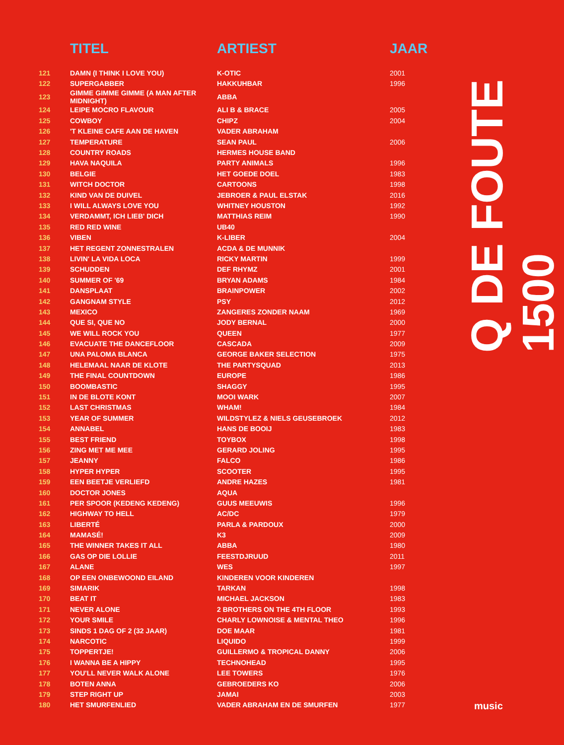| | TITEL | ARTIEST | JAAR |
| --- | --- | --- | --- |
| 121 | DAMN (I THINK I LOVE YOU) | K-OTIC | 2001 |
| 122 | SUPERGABBER | HAKKUHBAR | 1996 |
| 123 | GIMME GIMME GIMME (A MAN AFTER MIDNIGHT) | ABBA | |
| 124 | LEIPE MOCRO FLAVOUR | ALI B & BRACE | 2005 |
| 125 | COWBOY | CHIPZ | 2004 |
| 126 | 'T KLEINE CAFE AAN DE HAVEN | VADER ABRAHAM | |
| 127 | TEMPERATURE | SEAN PAUL | 2006 |
| 128 | COUNTRY ROADS | HERMES HOUSE BAND | |
| 129 | HAVA NAQUILA | PARTY ANIMALS | 1996 |
| 130 | BELGIE | HET GOEDE DOEL | 1983 |
| 131 | WITCH DOCTOR | CARTOONS | 1998 |
| 132 | KIND VAN DE DUIVEL | JEBROER & PAUL ELSTAK | 2016 |
| 133 | I WILL ALWAYS LOVE YOU | WHITNEY HOUSTON | 1992 |
| 134 | VERDAMMT, ICH LIEB' DICH | MATTHIAS REIM | 1990 |
| 135 | RED RED WINE | UB40 | |
| 136 | VIBEN | K-LIBER | 2004 |
| 137 | HET REGENT ZONNESTRALEN | ACDA & DE MUNNIK | |
| 138 | LIVIN' LA VIDA LOCA | RICKY MARTIN | 1999 |
| 139 | SCHUDDEN | DEF RHYMZ | 2001 |
| 140 | SUMMER OF '69 | BRYAN ADAMS | 1984 |
| 141 | DANSPLAAT | BRAINPOWER | 2002 |
| 142 | GANGNAM STYLE | PSY | 2012 |
| 143 | MEXICO | ZANGERES ZONDER NAAM | 1969 |
| 144 | QUE SI, QUE NO | JODY BERNAL | 2000 |
| 145 | WE WILL ROCK YOU | QUEEN | 1977 |
| 146 | EVACUATE THE DANCEFLOOR | CASCADA | 2009 |
| 147 | UNA PALOMA BLANCA | GEORGE BAKER SELECTION | 1975 |
| 148 | HELEMAAL NAAR DE KLOTE | THE PARTYSQUAD | 2013 |
| 149 | THE FINAL COUNTDOWN | EUROPE | 1986 |
| 150 | BOOMBASTIC | SHAGGY | 1995 |
| 151 | IN DE BLOTE KONT | MOOI WARK | 2007 |
| 152 | LAST CHRISTMAS | WHAM! | 1984 |
| 153 | YEAR OF SUMMER | WILDSTYLEZ & NIELS GEUSEBROEK | 2012 |
| 154 | ANNABEL | HANS DE BOOIJ | 1983 |
| 155 | BEST FRIEND | TOYBOX | 1998 |
| 156 | ZING MET ME MEE | GERARD JOLING | 1995 |
| 157 | JEANNY | FALCO | 1986 |
| 158 | HYPER HYPER | SCOOTER | 1995 |
| 159 | EEN BEETJE VERLIEFD | ANDRE HAZES | 1981 |
| 160 | DOCTOR JONES | AQUA | |
| 161 | PER SPOOR (KEDENG KEDENG) | GUUS MEEUWIS | 1996 |
| 162 | HIGHWAY TO HELL | AC/DC | 1979 |
| 163 | LIBERTÉ | PARLA & PARDOUX | 2000 |
| 164 | MAMASÉ! | K3 | 2009 |
| 165 | THE WINNER TAKES IT ALL | ABBA | 1980 |
| 166 | GAS OP DIE LOLLIE | FEESTDJRUUD | 2011 |
| 167 | ALANE | WES | 1997 |
| 168 | OP EEN ONBEWOOND EILAND | KINDEREN VOOR KINDEREN | |
| 169 | SIMARIK | TARKAN | 1998 |
| 170 | BEAT IT | MICHAEL JACKSON | 1983 |
| 171 | NEVER ALONE | 2 BROTHERS ON THE 4TH FLOOR | 1993 |
| 172 | YOUR SMILE | CHARLY LOWNOISE & MENTAL THEO | 1996 |
| 173 | SINDS 1 DAG OF 2 (32 JAAR) | DOE MAAR | 1981 |
| 174 | NARCOTIC | LIQUIDO | 1999 |
| 175 | TOPPERTJE! | GUILLERMO & TROPICAL DANNY | 2006 |
| 176 | I WANNA BE A HIPPY | TECHNOHEAD | 1995 |
| 177 | YOU'LL NEVER WALK ALONE | LEE TOWERS | 1976 |
| 178 | BOTEN ANNA | GEBROEDERS KO | 2006 |
| 179 | STEP RIGHT UP | JAMAI | 2003 |
| 180 | HET SMURFENLIED | VADER ABRAHAM EN DE SMURFEN | 1977 |
Q DE FOUTE 1500
music